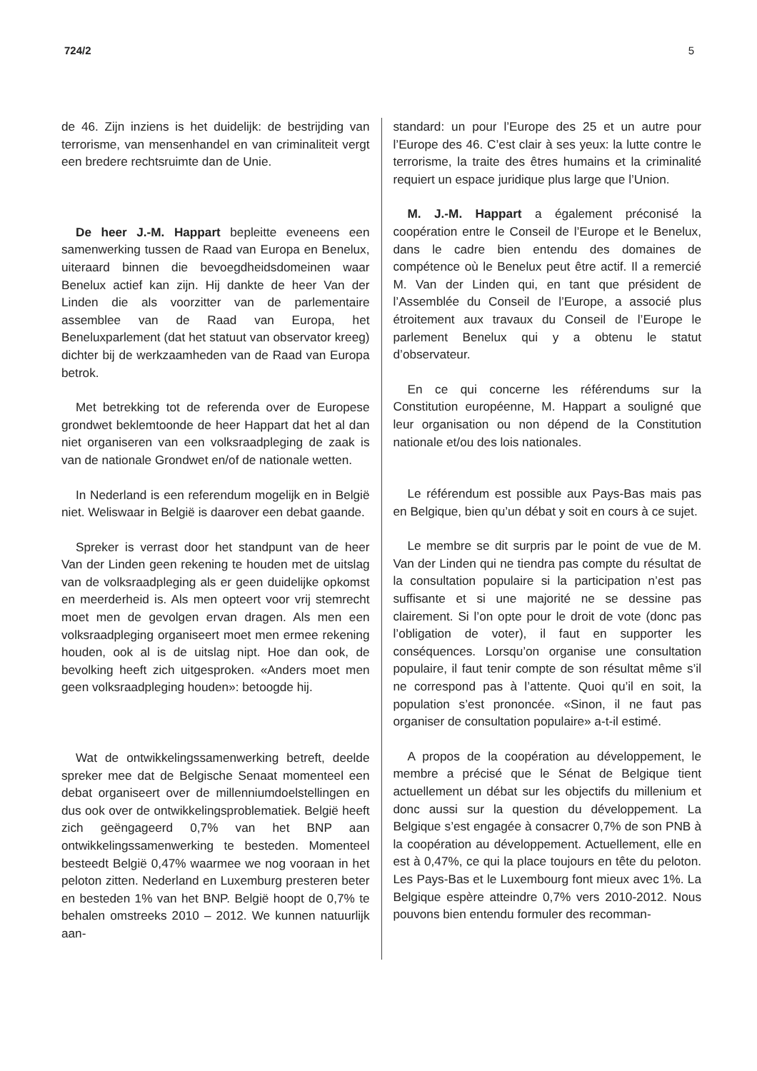724/2 5
de 46. Zijn inziens is het duidelijk: de bestrijding van terrorisme, van mensenhandel en van criminaliteit vergt een bredere rechtsruimte dan de Unie.
De heer J.-M. Happart bepleitte eveneens een samenwerking tussen de Raad van Europa en Benelux, uiteraard binnen die bevoegdheidsdomeinen waar Benelux actief kan zijn. Hij dankte de heer Van der Linden die als voorzitter van de parlementaire assemblee van de Raad van Europa, het Beneluxparlement (dat het statuut van observator kreeg) dichter bij de werkzaamheden van de Raad van Europa betrok.
Met betrekking tot de referenda over de Europese grondwet beklemtoonde de heer Happart dat het al dan niet organiseren van een volksraadpleging de zaak is van de nationale Grondwet en/of de nationale wetten.
In Nederland is een referendum mogelijk en in België niet. Weliswaar in België is daarover een debat gaande.
Spreker is verrast door het standpunt van de heer Van der Linden geen rekening te houden met de uitslag van de volksraadpleging als er geen duidelijke opkomst en meerderheid is. Als men opteert voor vrij stemrecht moet men de gevolgen ervan dragen. Als men een volksraadpleging organiseert moet men ermee rekening houden, ook al is de uitslag nipt. Hoe dan ook, de bevolking heeft zich uitgesproken. «Anders moet men geen volksraadpleging houden»: betoogde hij.
Wat de ontwikkelingssamenwerking betreft, deelde spreker mee dat de Belgische Senaat momenteel een debat organiseert over de millenniumdoelstellingen en dus ook over de ontwikkelingsproblematiek. België heeft zich geëngageerd 0,7% van het BNP aan ontwikkelingssamenwerking te besteden. Momenteel besteedt België 0,47% waarmee we nog vooraan in het peloton zitten. Nederland en Luxemburg presteren beter en besteden 1% van het BNP. België hoopt de 0,7% te behalen omstreeks 2010 – 2012. We kunnen natuurlijk aan-
standard: un pour l’Europe des 25 et un autre pour l’Europe des 46. C’est clair à ses yeux: la lutte contre le terrorisme, la traite des êtres humains et la criminalité requiert un espace juridique plus large que l’Union.
M. J.-M. Happart a également préconisé la coopération entre le Conseil de l’Europe et le Benelux, dans le cadre bien entendu des domaines de compétence où le Benelux peut être actif. Il a remercié M. Van der Linden qui, en tant que président de l’Assemblée du Conseil de l’Europe, a associé plus étroitement aux travaux du Conseil de l’Europe le parlement Benelux qui y a obtenu le statut d’observateur.
En ce qui concerne les référendums sur la Constitution européenne, M. Happart a souligné que leur organisation ou non dépend de la Constitution nationale et/ou des lois nationales.
Le référendum est possible aux Pays-Bas mais pas en Belgique, bien qu’un débat y soit en cours à ce sujet.
Le membre se dit surpris par le point de vue de M. Van der Linden qui ne tiendra pas compte du résultat de la consultation populaire si la participation n’est pas suffisante et si une majorité ne se dessine pas clairement. Si l’on opte pour le droit de vote (donc pas l’obligation de voter), il faut en supporter les conséquences. Lorsqu’on organise une consultation populaire, il faut tenir compte de son résultat même s’il ne correspond pas à l’attente. Quoi qu’il en soit, la population s’est prononcée. «Sinon, il ne faut pas organiser de consultation populaire» a-t-il estimé.
A propos de la coopération au développement, le membre a précisé que le Sénat de Belgique tient actuellement un débat sur les objectifs du millenium et donc aussi sur la question du développement. La Belgique s’est engagée à consacrer 0,7% de son PNB à la coopération au développement. Actuellement, elle en est à 0,47%, ce qui la place toujours en tête du peloton. Les Pays-Bas et le Luxembourg font mieux avec 1%. La Belgique espère atteindre 0,7% vers 2010-2012. Nous pouvons bien entendu formuler des recomman-